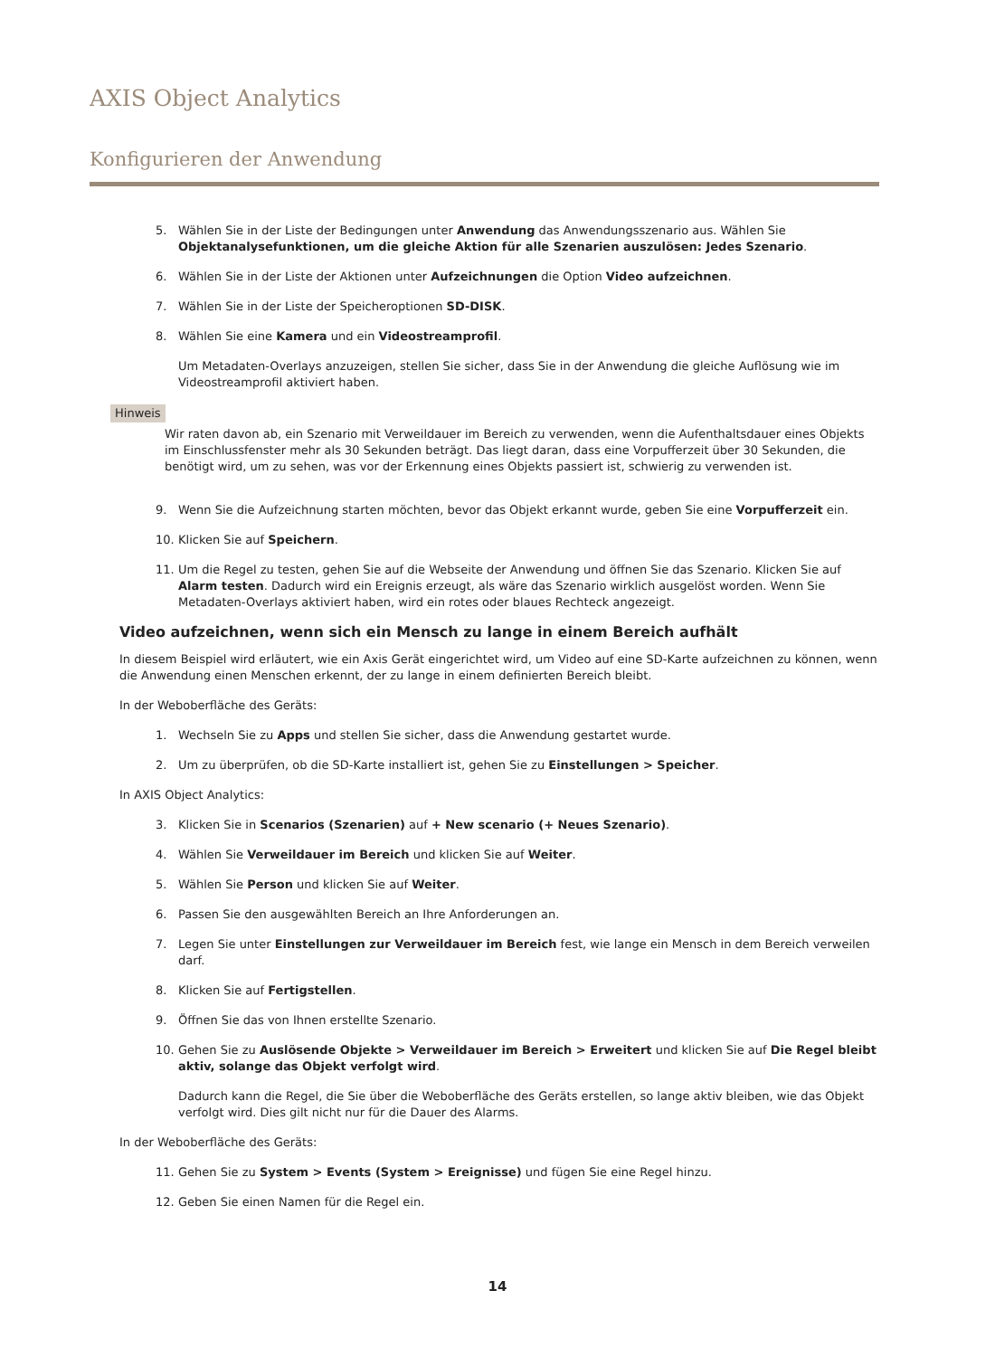AXIS Object Analytics
Konfigurieren der Anwendung
5. Wählen Sie in der Liste der Bedingungen unter Anwendung das Anwendungsszenario aus. Wählen Sie Objektanalysefunktionen, um die gleiche Aktion für alle Szenarien auszulösen: Jedes Szenario.
6. Wählen Sie in der Liste der Aktionen unter Aufzeichnungen die Option Video aufzeichnen.
7. Wählen Sie in der Liste der Speicheroptionen SD-DISK.
8. Wählen Sie eine Kamera und ein Videostreamprofil.
Um Metadaten-Overlays anzuzeigen, stellen Sie sicher, dass Sie in der Anwendung die gleiche Auflösung wie im Videostreamprofil aktiviert haben.
Hinweis
Wir raten davon ab, ein Szenario mit Verweildauer im Bereich zu verwenden, wenn die Aufenthaltsdauer eines Objekts im Einschlussfenster mehr als 30 Sekunden beträgt. Das liegt daran, dass eine Vorpufferzeit über 30 Sekunden, die benötigt wird, um zu sehen, was vor der Erkennung eines Objekts passiert ist, schwierig zu verwenden ist.
9. Wenn Sie die Aufzeichnung starten möchten, bevor das Objekt erkannt wurde, geben Sie eine Vorpufferzeit ein.
10. Klicken Sie auf Speichern.
11. Um die Regel zu testen, gehen Sie auf die Webseite der Anwendung und öffnen Sie das Szenario. Klicken Sie auf Alarm testen. Dadurch wird ein Ereignis erzeugt, als wäre das Szenario wirklich ausgelöst worden. Wenn Sie Metadaten-Overlays aktiviert haben, wird ein rotes oder blaues Rechteck angezeigt.
Video aufzeichnen, wenn sich ein Mensch zu lange in einem Bereich aufhält
In diesem Beispiel wird erläutert, wie ein Axis Gerät eingerichtet wird, um Video auf eine SD-Karte aufzeichnen zu können, wenn die Anwendung einen Menschen erkennt, der zu lange in einem definierten Bereich bleibt.
In der Weboberfläche des Geräts:
1. Wechseln Sie zu Apps und stellen Sie sicher, dass die Anwendung gestartet wurde.
2. Um zu überprüfen, ob die SD-Karte installiert ist, gehen Sie zu Einstellungen > Speicher.
In AXIS Object Analytics:
3. Klicken Sie in Scenarios (Szenarien) auf + New scenario (+ Neues Szenario).
4. Wählen Sie Verweildauer im Bereich und klicken Sie auf Weiter.
5. Wählen Sie Person und klicken Sie auf Weiter.
6. Passen Sie den ausgewählten Bereich an Ihre Anforderungen an.
7. Legen Sie unter Einstellungen zur Verweildauer im Bereich fest, wie lange ein Mensch in dem Bereich verweilen darf.
8. Klicken Sie auf Fertigstellen.
9. Öffnen Sie das von Ihnen erstellte Szenario.
10. Gehen Sie zu Auslösende Objekte > Verweildauer im Bereich > Erweitert und klicken Sie auf Die Regel bleibt aktiv, solange das Objekt verfolgt wird.
Dadurch kann die Regel, die Sie über die Weboberfläche des Geräts erstellen, so lange aktiv bleiben, wie das Objekt verfolgt wird. Dies gilt nicht nur für die Dauer des Alarms.
In der Weboberfläche des Geräts:
11. Gehen Sie zu System > Events (System > Ereignisse) und fügen Sie eine Regel hinzu.
12. Geben Sie einen Namen für die Regel ein.
14